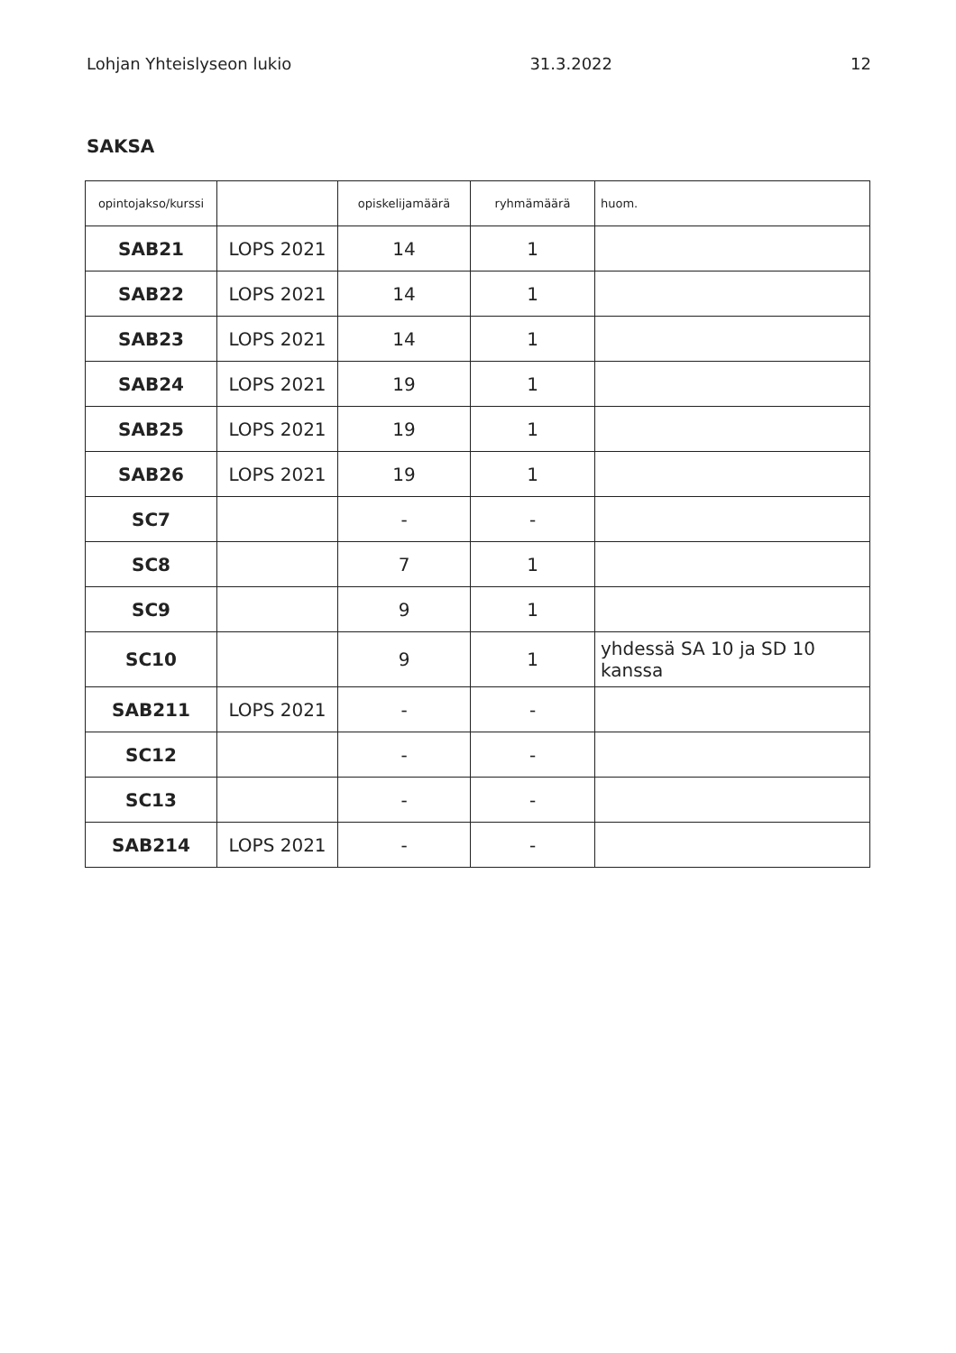Lohjan Yhteislyseon lukio 31.3.2022 12
SAKSA
| opintojakso/kurssi | | opiskelijamäärä | ryhmämäärä | huom. |
| --- | --- | --- | --- | --- |
| SAB21 | LOPS 2021 | 14 | 1 | |
| SAB22 | LOPS 2021 | 14 | 1 | |
| SAB23 | LOPS 2021 | 14 | 1 | |
| SAB24 | LOPS 2021 | 19 | 1 | |
| SAB25 | LOPS 2021 | 19 | 1 | |
| SAB26 | LOPS 2021 | 19 | 1 | |
| SC7 | | - | - | |
| SC8 | | 7 | 1 | |
| SC9 | | 9 | 1 | |
| SC10 | | 9 | 1 | yhdessä SA 10 ja SD 10 kanssa |
| SAB211 | LOPS 2021 | - | - | |
| SC12 | | - | - | |
| SC13 | | - | - | |
| SAB214 | LOPS 2021 | - | - | |